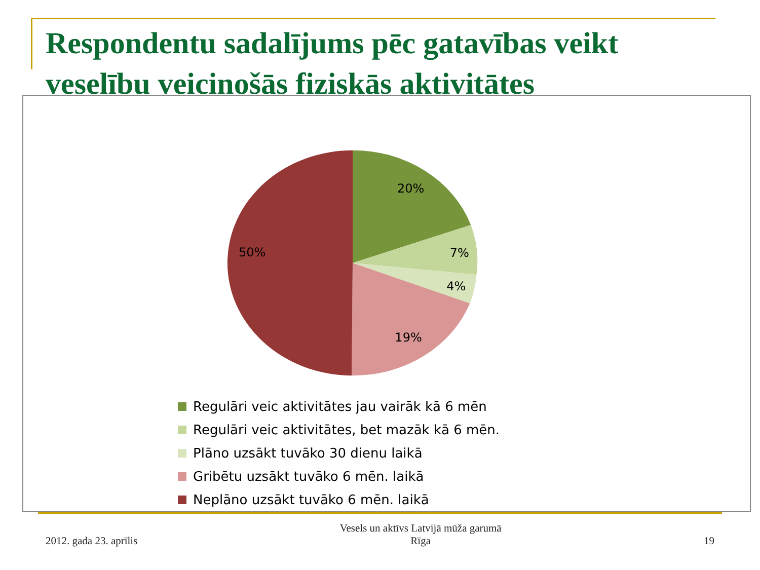Respondentu sadalījums pēc gatavības veikt veselību veicinošās fiziskās aktivitātes
20%
7%
4%
19%
50%
Regulāri veic aktivitātes jau vairāk kā 6 mēn
Regulāri veic aktivitātes, bet mazāk kā 6 mēn.
Plāno uzsākt tuvāko 30 dienu laikā
Gribētu uzsākt tuvāko 6 mēn. laikā
Neplāno uzsākt tuvāko 6 mēn. laikā
2012. gada 23. aprīlis
Vesels un aktīvs Latvijā mūža garumā
Rīga
19